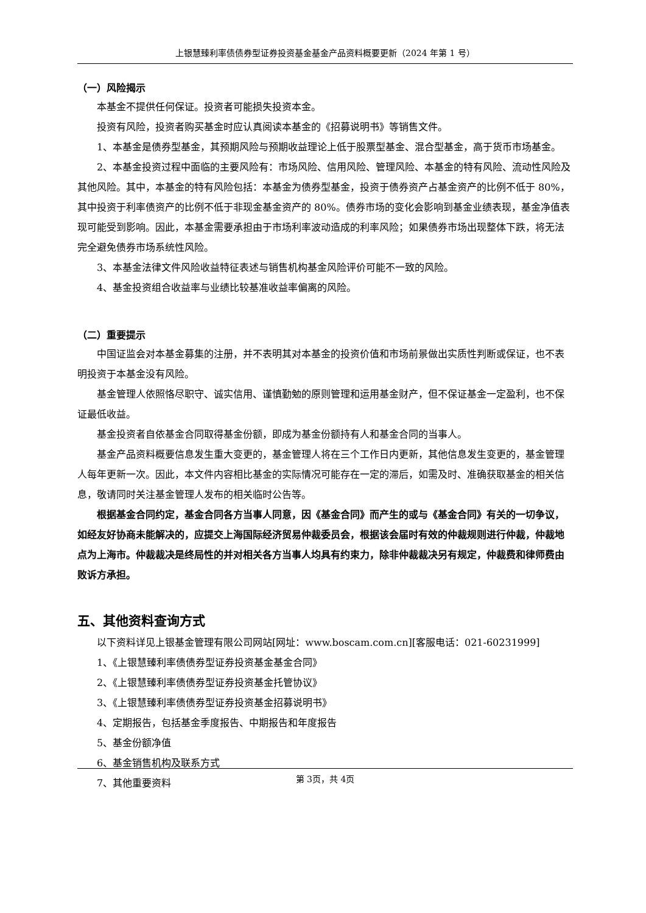上银慧臻利率债债券型证券投资基金基金产品资料概要更新（2024 年第 1 号）
（一）风险揭示
本基金不提供任何保证。投资者可能损失投资本金。
投资有风险，投资者购买基金时应认真阅读本基金的《招募说明书》等销售文件。
1、本基金是债券型基金，其预期风险与预期收益理论上低于股票型基金、混合型基金，高于货币市场基金。
2、本基金投资过程中面临的主要风险有：市场风险、信用风险、管理风险、本基金的特有风险、流动性风险及其他风险。其中，本基金的特有风险包括：本基金为债券型基金，投资于债券资产占基金资产的比例不低于 80%，其中投资于利率债资产的比例不低于非现金基金资产的 80%。债券市场的变化会影响到基金业绩表现，基金净值表现可能受到影响。因此，本基金需要承担由于市场利率波动造成的利率风险；如果债券市场出现整体下跌，将无法完全避免债券市场系统性风险。
3、本基金法律文件风险收益特征表述与销售机构基金风险评价可能不一致的风险。
4、基金投资组合收益率与业绩比较基准收益率偏离的风险。
（二）重要提示
中国证监会对本基金募集的注册，并不表明其对本基金的投资价值和市场前景做出实质性判断或保证，也不表明投资于本基金没有风险。
基金管理人依照恪尽职守、诚实信用、谨慎勤勉的原则管理和运用基金财产，但不保证基金一定盈利，也不保证最低收益。
基金投资者自依基金合同取得基金份额，即成为基金份额持有人和基金合同的当事人。
基金产品资料概要信息发生重大变更的，基金管理人将在三个工作日内更新，其他信息发生变更的，基金管理人每年更新一次。因此，本文件内容相比基金的实际情况可能存在一定的滞后，如需及时、准确获取基金的相关信息，敬请同时关注基金管理人发布的相关临时公告等。
根据基金合同约定，基金合同各方当事人同意，因《基金合同》而产生的或与《基金合同》有关的一切争议，如经友好协商未能解决的，应提交上海国际经济贸易仲裁委员会，根据该会届时有效的仲裁规则进行仲裁，仲裁地点为上海市。仲裁裁决是终局性的并对相关各方当事人均具有约束力，除非仲裁裁决另有规定，仲裁费和律师费由败诉方承担。
五、其他资料查询方式
以下资料详见上银基金管理有限公司网站[网址：www.boscam.com.cn][客服电话：021-60231999]
1、《上银慧臻利率债债券型证券投资基金基金合同》
2、《上银慧臻利率债债券型证券投资基金托管协议》
3、《上银慧臻利率债债券型证券投资基金招募说明书》
4、定期报告，包括基金季度报告、中期报告和年度报告
5、基金份额净值
6、基金销售机构及联系方式
7、其他重要资料
第 3页，共 4页